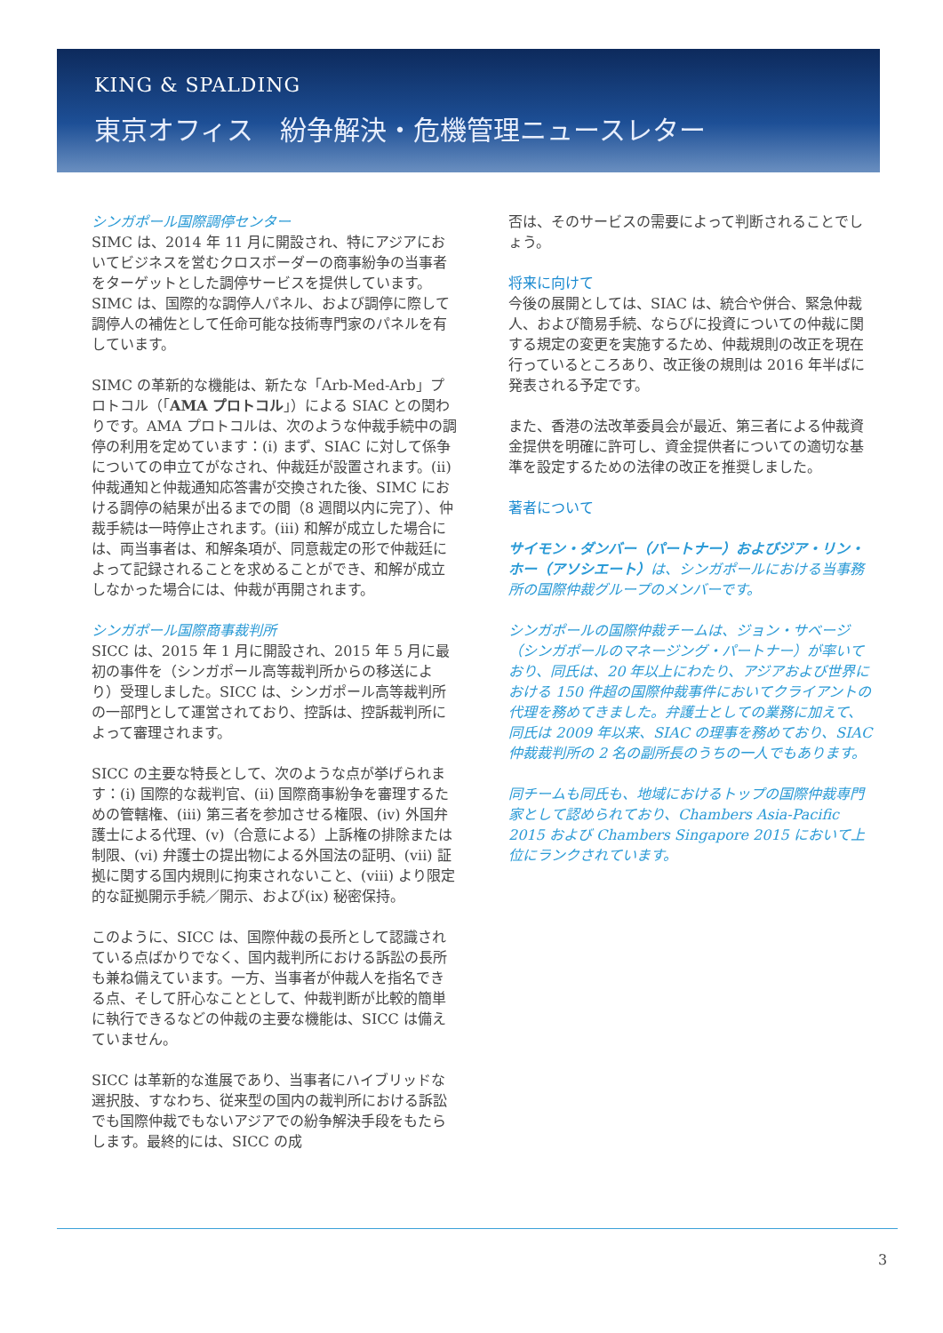KING & SPALDING
東京オフィス　紛争解決・危機管理ニュースレター
シンガポール国際調停センター
SIMC は、2014 年 11 月に開設され、特にアジアにおいてビジネスを営むクロスボーダーの商事紛争の当事者をターゲットとした調停サービスを提供しています。SIMC は、国際的な調停人パネル、および調停に際して調停人の補佐として任命可能な技術専門家のパネルを有しています。
SIMC の革新的な機能は、新たな「Arb-Med-Arb」プロトコル（「AMA プロトコル」）による SIAC との関わりです。AMA プロトコルは、次のような仲裁手続中の調停の利用を定めています：(i) まず、SIAC に対して係争についての申立てがなされ、仲裁廷が設置されます。(ii) 仲裁通知と仲裁通知応答書が交換された後、SIMC における調停の結果が出るまでの間（8 週間以内に完了）、仲裁手続は一時停止されます。(iii) 和解が成立した場合には、両当事者は、和解条項が、同意裁定の形で仲裁廷によって記録されることを求めることができ、和解が成立しなかった場合には、仲裁が再開されます。
シンガポール国際商事裁判所
SICC は、2015 年 1 月に開設され、2015 年 5 月に最初の事件を（シンガポール高等裁判所からの移送により）受理しました。SICC は、シンガポール高等裁判所の一部門として運営されており、控訴は、控訴裁判所によって審理されます。
SICC の主要な特長として、次のような点が挙げられます：(i) 国際的な裁判官、(ii) 国際商事紛争を審理するための管轄権、(iii) 第三者を参加させる権限、(iv) 外国弁護士による代理、(v)（合意による）上訴権の排除または制限、(vi) 弁護士の提出物による外国法の証明、(vii) 証拠に関する国内規則に拘束されないこと、(viii) より限定的な証拠開示手続／開示、および(ix) 秘密保持。
このように、SICC は、国際仲裁の長所として認識されている点ばかりでなく、国内裁判所における訴訟の長所も兼ね備えています。一方、当事者が仲裁人を指名できる点、そして肝心なこととして、仲裁判断が比較的簡単に執行できるなどの仲裁の主要な機能は、SICC は備えていません。
SICC は革新的な進展であり、当事者にハイブリッドな選択肢、すなわち、従来型の国内の裁判所における訴訟でも国際仲裁でもないアジアでの紛争解決手段をもたらします。最終的には、SICC の成
否は、そのサービスの需要によって判断されることでしょう。
将来に向けて
今後の展開としては、SIAC は、統合や併合、緊急仲裁人、および簡易手続、ならびに投資についての仲裁に関する規定の変更を実施するため、仲裁規則の改正を現在行っているところあり、改正後の規則は 2016 年半ばに発表される予定です。
また、香港の法改革委員会が最近、第三者による仲裁資金提供を明確に許可し、資金提供者についての適切な基準を設定するための法律の改正を推奨しました。
著者について
サイモン・ダンバー（パートナー）およびジア・リン・ホー（アソシエート）は、シンガポールにおける当事務所の国際仲裁グループのメンバーです。
シンガポールの国際仲裁チームは、ジョン・サベージ（シンガポールのマネージング・パートナー）が率いており、同氏は、20 年以上にわたり、アジアおよび世界における 150 件超の国際仲裁事件においてクライアントの代理を務めてきました。弁護士としての業務に加えて、同氏は 2009 年以来、SIAC の理事を務めており、SIAC 仲裁裁判所の 2 名の副所長のうちの一人でもあります。
同チームも同氏も、地域におけるトップの国際仲裁専門家として認められており、Chambers Asia-Pacific 2015 および Chambers Singapore 2015 において上位にランクされています。
3